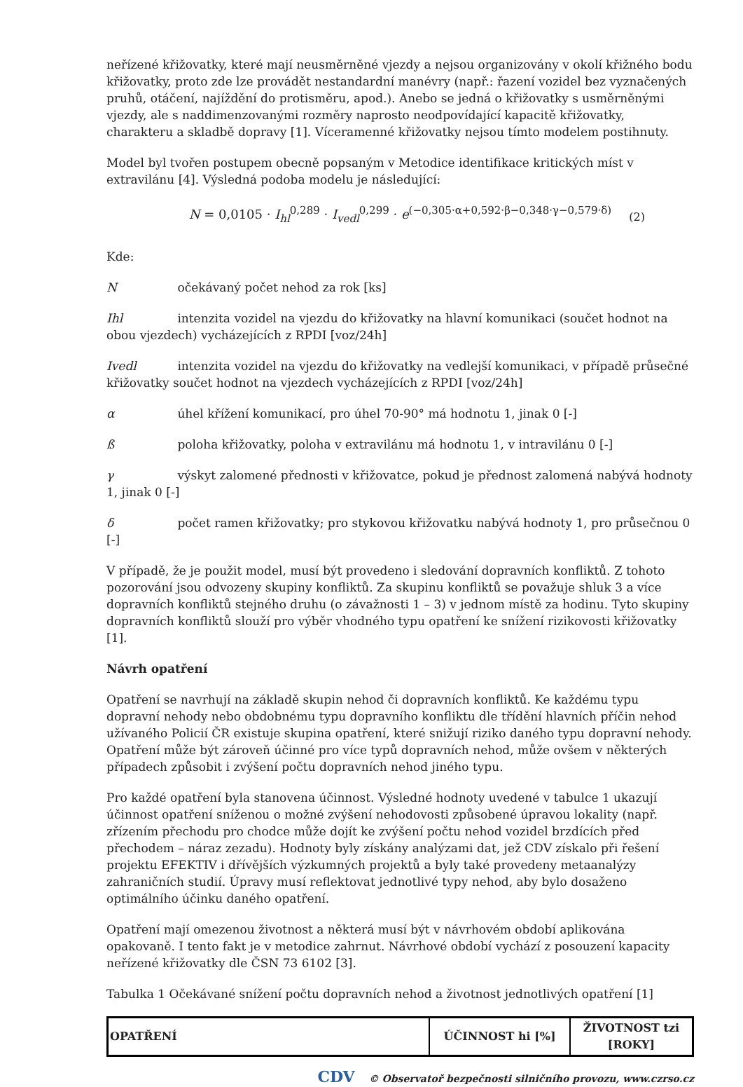neřízené křižovatky, které mají neusměrněné vjezdy a nejsou organizovány v okolí křižného bodu křižovatky, proto zde lze provádět nestandardní manévry (např.: řazení vozidel bez vyznačených pruhů, otáčení, najíždění do protisměru, apod.). Anebo se jedná o křižovatky s usměrněnými vjezdy, ale s naddimenzovanými rozměry naprosto neodpovídající kapacitě křižovatky, charakteru a skladbě dopravy [1]. Víceramenné křižovatky nejsou tímto modelem postihnuty.
Model byl tvořen postupem obecně popsaným v Metodice identifikace kritických míst v extravilánu [4]. Výsledná podoba modelu je následující:
N = 0,0105 · I<sub>hl</sub><sup>0,289</sup> · I<sub>vedl</sub><sup>0,299</sup> · e<sup>(−0,305·α+0,592·β−0,348·γ−0,579·δ)</sup> (2)
Kde:
N očekávaný počet nehod za rok [ks]
Ihl intenzita vozidel na vjezdu do křižovatky na hlavní komunikaci (součet hodnot na obou vjezdech) vycházejících z RPDI [voz/24h]
Ivedl intenzita vozidel na vjezdu do křižovatky na vedlejší komunikaci, v případě průsečné křižovatky součet hodnot na vjezdech vycházejících z RPDI [voz/24h]
α úhel křížení komunikací, pro úhel 70-90° má hodnotu 1, jinak 0 [-]
ß poloha křižovatky, poloha v extravilánu má hodnotu 1, v intravilánu 0 [-]
γ výskyt zalomené přednosti v křižovatce, pokud je přednost zalomená nabývá hodnoty 1, jinak 0 [-]
δ počet ramen křižovatky; pro stykovou křižovatku nabývá hodnoty 1, pro průsečnou 0 [-]
V případě, že je použit model, musí být provedeno i sledování dopravních konfliktů. Z tohoto pozorování jsou odvozeny skupiny konfliktů. Za skupinu konfliktů se považuje shluk 3 a více dopravních konfliktů stejného druhu (o závažnosti 1 – 3) v jednom místě za hodinu. Tyto skupiny dopravních konfliktů slouží pro výběr vhodného typu opatření ke snížení rizikovosti křižovatky [1].
Návrh opatření
Opatření se navrhují na základě skupin nehod či dopravních konfliktů. Ke každému typu dopravní nehody nebo obdobnému typu dopravního konfliktu dle třídění hlavních příčin nehod užívaného Policií ČR existuje skupina opatření, které snižují riziko daného typu dopravní nehody. Opatření může být zároveň účinné pro více typů dopravních nehod, může ovšem v některých případech způsobit i zvýšení počtu dopravních nehod jiného typu.
Pro každé opatření byla stanovena účinnost. Výsledné hodnoty uvedené v tabulce 1 ukazují účinnost opatření sníženou o možné zvýšení nehodovosti způsobené úpravou lokality (např. zřízením přechodu pro chodce může dojít ke zvýšení počtu nehod vozidel brzdících před přechodem – náraz zezadu). Hodnoty byly získány analýzami dat, jež CDV získalo při řešení projektu EFEKTIV i dřívějších výzkumných projektů a byly také provedeny metaanalýzy zahraničních studií. Úpravy musí reflektovat jednotlivé typy nehod, aby bylo dosaženo optimálního účinku daného opatření.
Opatření mají omezenou životnost a některá musí být v návrhovém období aplikována opakovaně. I tento fakt je v metodice zahrnut. Návrhové období vychází z posouzení kapacity neřízené křižovatky dle ČSN 73 6102 [3].
Tabulka 1 Očekávané snížení počtu dopravních nehod a životnost jednotlivých opatření [1]
| OPATŘENÍ | ÚČINNOST hi [%] | ŽIVOTNOST tzi [ROKY] |
| --- | --- | --- |
CDV © Observatoř bezpečnosti silničního provozu, www.czrso.cz